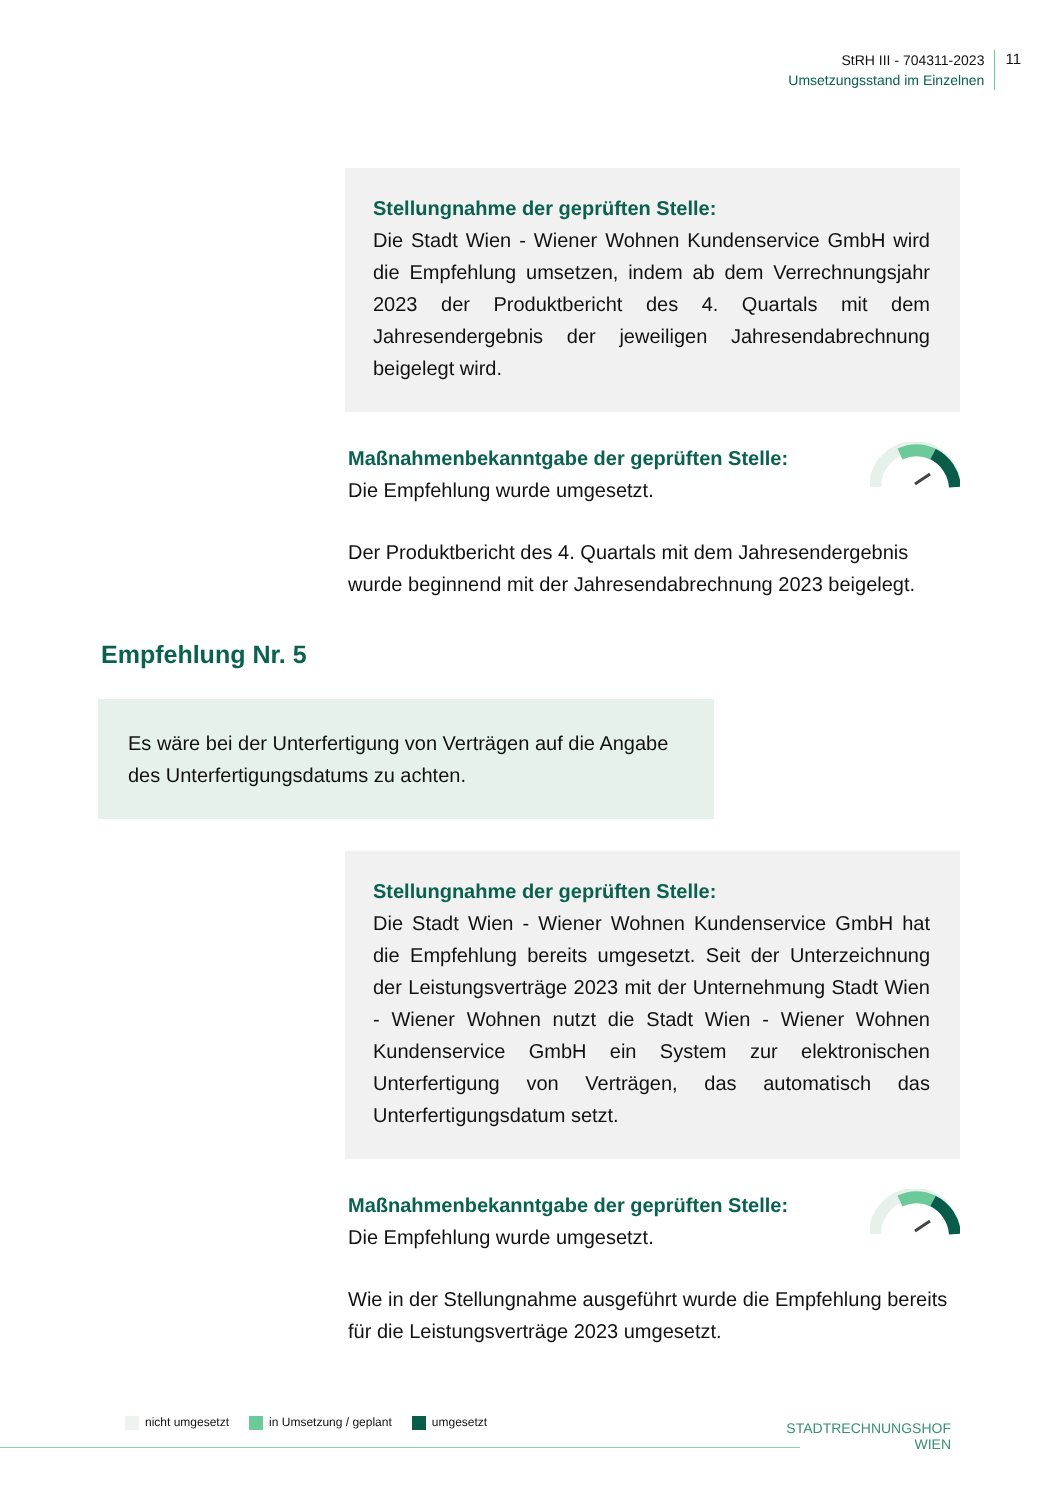StRH III - 704311-2023
Umsetzungsstand im Einzelnen
11
Stellungnahme der geprüften Stelle:
Die Stadt Wien - Wiener Wohnen Kundenservice GmbH wird die Empfehlung umsetzen, indem ab dem Verrechnungsjahr 2023 der Produktbericht des 4. Quartals mit dem Jahresendergebnis der jeweiligen Jahresendabrechnung beigelegt wird.
Maßnahmenbekanntgabe der geprüften Stelle:
Die Empfehlung wurde umgesetzt.
Der Produktbericht des 4. Quartals mit dem Jahresendergebnis wurde beginnend mit der Jahresendabrechnung 2023 beigelegt.
Empfehlung Nr. 5
Es wäre bei der Unterfertigung von Verträgen auf die Angabe des Unterfertigungsdatums zu achten.
Stellungnahme der geprüften Stelle:
Die Stadt Wien - Wiener Wohnen Kundenservice GmbH hat die Empfehlung bereits umgesetzt. Seit der Unterzeichnung der Leistungsverträge 2023 mit der Unternehmung Stadt Wien - Wiener Wohnen nutzt die Stadt Wien - Wiener Wohnen Kundenservice GmbH ein System zur elektronischen Unterfertigung von Verträgen, das automatisch das Unterfertigungsdatum setzt.
Maßnahmenbekanntgabe der geprüften Stelle:
Die Empfehlung wurde umgesetzt.
Wie in der Stellungnahme ausgeführt wurde die Empfehlung bereits für die Leistungsverträge 2023 umgesetzt.
nicht umgesetzt in Umsetzung / geplant umgesetzt
STADTRECHNUNGSHOF
WIEN